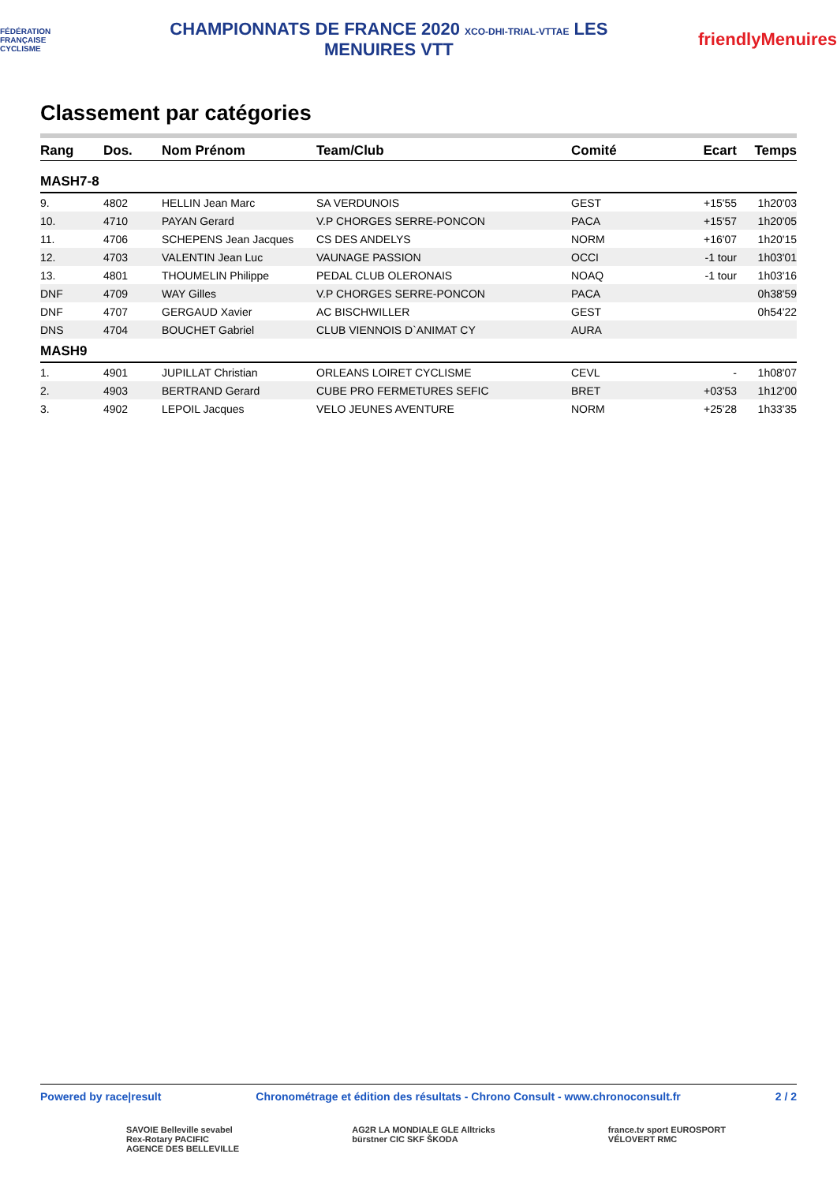FÉDÉRATION FRANÇAISE CYCLISME
CHAMPIONNATS DE FRANCE 2020 XCO-DHI-TRIAL-VTTAE LES MENUIRES VTT
friendlyMenuires
Classement par catégories
| Rang | Dos. | Nom Prénom | Team/Club | Comité | Ecart | Temps |
| --- | --- | --- | --- | --- | --- | --- |
| MASH7-8 | | | | | | |
| 9. | 4802 | HELLIN Jean Marc | SA VERDUNOIS | GEST | +15'55 | 1h20'03 |
| 10. | 4710 | PAYAN Gerard | V.P CHORGES SERRE-PONCON | PACA | +15'57 | 1h20'05 |
| 11. | 4706 | SCHEPENS Jean Jacques | CS DES ANDELYS | NORM | +16'07 | 1h20'15 |
| 12. | 4703 | VALENTIN Jean Luc | VAUNAGE PASSION | OCCI | -1 tour | 1h03'01 |
| 13. | 4801 | THOUMELIN Philippe | PEDAL CLUB OLERONAIS | NOAQ | -1 tour | 1h03'16 |
| DNF | 4709 | WAY Gilles | V.P CHORGES SERRE-PONCON | PACA | | 0h38'59 |
| DNF | 4707 | GERGAUD Xavier | AC BISCHWILLER | GEST | | 0h54'22 |
| DNS | 4704 | BOUCHET Gabriel | CLUB VIENNOIS D`ANIMAT CY | AURA | | |
| MASH9 | | | | | | |
| 1. | 4901 | JUPILLAT Christian | ORLEANS LOIRET CYCLISME | CEVL | - | 1h08'07 |
| 2. | 4903 | BERTRAND Gerard | CUBE PRO FERMETURES SEFIC | BRET | +03'53 | 1h12'00 |
| 3. | 4902 | LEPOIL Jacques | VELO JEUNES AVENTURE | NORM | +25'28 | 1h33'35 |
Powered by race|result Chronométrage et édition des résultats - Chrono Consult - www.chronoconsult.fr 2 / 2
SAVOIE Belleville sevabel
Rex-Rotary PACIFIC
AGENCE DES BELLEVILLE
AG2R LA MONDIALE GLE Alltricks
bürstner CIC SKF ŠKODA
france.tv sport EUROSPORT
VÉLOVERT RMC